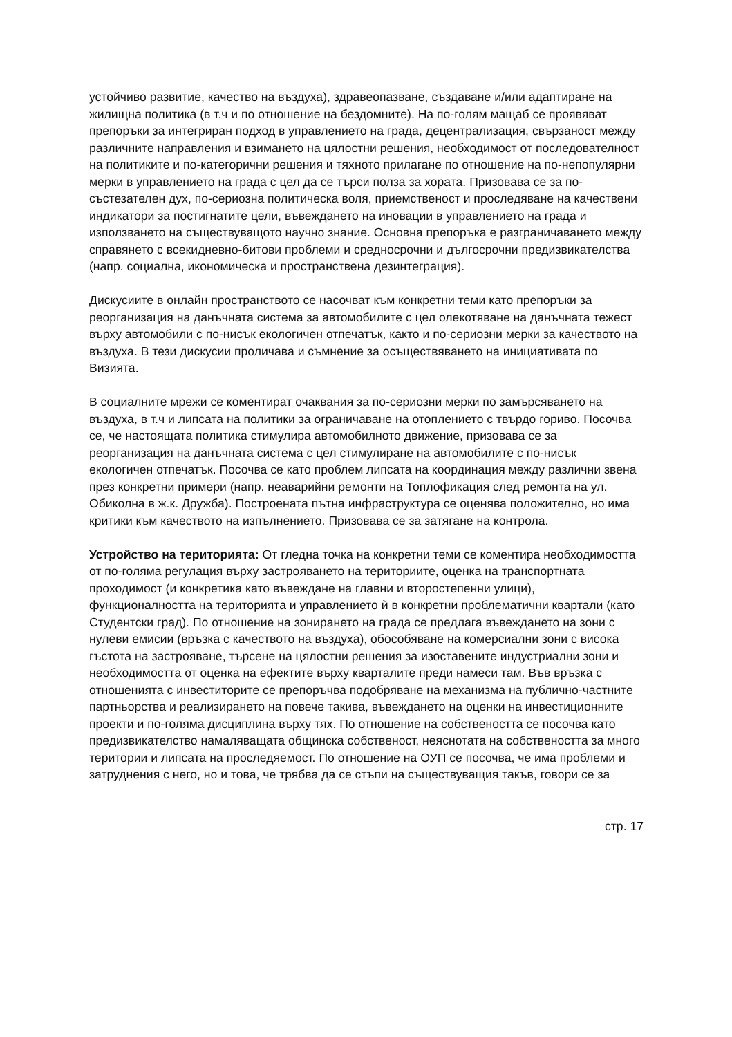устойчиво развитие, качество на въздуха), здравеопазване, създаване и/или адаптиране на жилищна политика (в т.ч и по отношение на бездомните). На по-голям мащаб се проявяват препоръки за интегриран подход в управлението на града, децентрализация, свързаност между различните направления и взимането на цялостни решения, необходимост от последователност на политиките и по-категорични решения и тяхното прилагане по отношение на по-непопулярни мерки в управлението на града с цел да се търси полза за хората. Призовава се за по-състезателен дух, по-сериозна политическа воля, приемственост и проследяване на качествени индикатори за постигнатите цели, въвеждането на иновации в управлението на града и използването на съществуващото научно знание. Основна препоръка е разграничаването между справянето с всекидневно-битови проблеми и средносрочни и дългосрочни предизвикателства (напр. социална, икономическа и пространствена дезинтеграция).
Дискусиите в онлайн пространството се насочват към конкретни теми като препоръки за реорганизация на данъчната система за автомобилите с цел олекотяване на данъчната тежест върху автомобили с по-нисък екологичен отпечатък, както и по-сериозни мерки за качеството на въздуха. В тези дискусии проличава и съмнение за осъществяването на инициативата по Визията.
В социалните мрежи се коментират очаквания за по-сериозни мерки по замърсяването на въздуха, в т.ч и липсата на политики за ограничаване на отоплението с твърдо гориво. Посочва се, че настоящата политика стимулира автомобилното движение, призовава се за реорганизация на данъчната система с цел стимулиране на автомобилите с по-нисък екологичен отпечатък. Посочва се като проблем липсата на координация между различни звена през конкретни примери (напр. неаварийни ремонти на Топлофикация след ремонта на ул. Обиколна в ж.к. Дружба). Построената пътна инфраструктура се оценява положително, но има критики към качеството на изпълнението. Призовава се за затягане на контрола.
Устройство на територията: От гледна точка на конкретни теми се коментира необходимостта от по-голяма регулация върху застрояването на териториите, оценка на транспортната проходимост (и конкретика като въвеждане на главни и второстепенни улици), функционалността на територията и управлението ѝ в конкретни проблематични квартали (като Студентски град). По отношение на зонирането на града се предлага въвеждането на зони с нулеви емисии (връзка с качеството на въздуха), обособяване на комерсиални зони с висока гъстота на застрояване, търсене на цялостни решения за изоставените индустриални зони и необходимостта от оценка на ефектите върху кварталите преди намеси там. Във връзка с отношенията с инвеститорите се препоръчва подобряване на механизма на публично-частните партньорства и реализирането на повече такива, въвеждането на оценки на инвестиционните проекти и по-голяма дисциплина върху тях. По отношение на собствеността се посочва като предизвикателство намаляващата общинска собственост, неяснотата на собствеността за много територии и липсата на проследяемост. По отношение на ОУП се посочва, че има проблеми и затруднения с него, но и това, че трябва да се стъпи на съществуващия такъв, говори се за
стр. 17